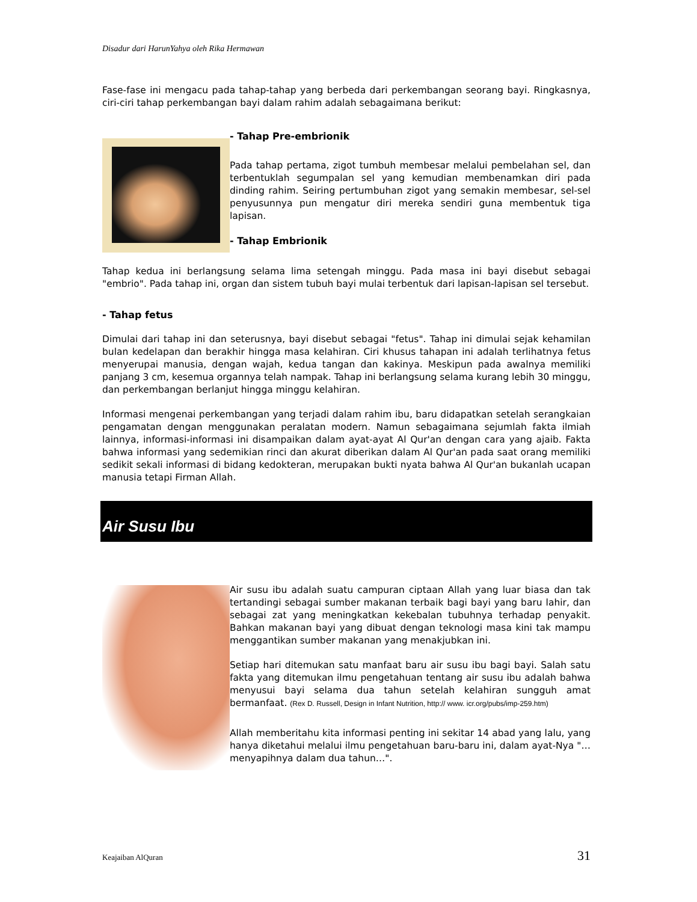Disadur dari HarunYahya oleh Rika Hermawan
Fase-fase ini mengacu pada tahap-tahap yang berbeda dari perkembangan seorang bayi. Ringkasnya, ciri-ciri tahap perkembangan bayi dalam rahim adalah sebagaimana berikut:
- Tahap Pre-embrionik
Pada tahap pertama, zigot tumbuh membesar melalui pembelahan sel, dan terbentuklah segumpalan sel yang kemudian membenamkan diri pada dinding rahim. Seiring pertumbuhan zigot yang semakin membesar, sel-sel penyusunnya pun mengatur diri mereka sendiri guna membentuk tiga lapisan.
- Tahap Embrionik
Tahap kedua ini berlangsung selama lima setengah minggu. Pada masa ini bayi disebut sebagai "embrio". Pada tahap ini, organ dan sistem tubuh bayi mulai terbentuk dari lapisan-lapisan sel tersebut.
- Tahap fetus
Dimulai dari tahap ini dan seterusnya, bayi disebut sebagai "fetus". Tahap ini dimulai sejak kehamilan bulan kedelapan dan berakhir hingga masa kelahiran. Ciri khusus tahapan ini adalah terlihatnya fetus menyerupai manusia, dengan wajah, kedua tangan dan kakinya. Meskipun pada awalnya memiliki panjang 3 cm, kesemua organnya telah nampak. Tahap ini berlangsung selama kurang lebih 30 minggu, dan perkembangan berlanjut hingga minggu kelahiran.
Informasi mengenai perkembangan yang terjadi dalam rahim ibu, baru didapatkan setelah serangkaian pengamatan dengan menggunakan peralatan modern. Namun sebagaimana sejumlah fakta ilmiah lainnya, informasi-informasi ini disampaikan dalam ayat-ayat Al Qur'an dengan cara yang ajaib. Fakta bahwa informasi yang sedemikian rinci dan akurat diberikan dalam Al Qur'an pada saat orang memiliki sedikit sekali informasi di bidang kedokteran, merupakan bukti nyata bahwa Al Qur'an bukanlah ucapan manusia tetapi Firman Allah.
Air Susu Ibu
Air susu ibu adalah suatu campuran ciptaan Allah yang luar biasa dan tak tertandingi sebagai sumber makanan terbaik bagi bayi yang baru lahir, dan sebagai zat yang meningkatkan kekebalan tubuhnya terhadap penyakit. Bahkan makanan bayi yang dibuat dengan teknologi masa kini tak mampu menggantikan sumber makanan yang menakjubkan ini.
Setiap hari ditemukan satu manfaat baru air susu ibu bagi bayi. Salah satu fakta yang ditemukan ilmu pengetahuan tentang air susu ibu adalah bahwa menyusui bayi selama dua tahun setelah kelahiran sungguh amat bermanfaat. (Rex D. Russell, Design in Infant Nutrition, http:// www. icr.org/pubs/imp-259.htm)
Allah memberitahu kita informasi penting ini sekitar 14 abad yang lalu, yang hanya diketahui melalui ilmu pengetahuan baru-baru ini, dalam ayat-Nya "…menyapihnya dalam dua tahun…".
Keajaiban AlQuran 31